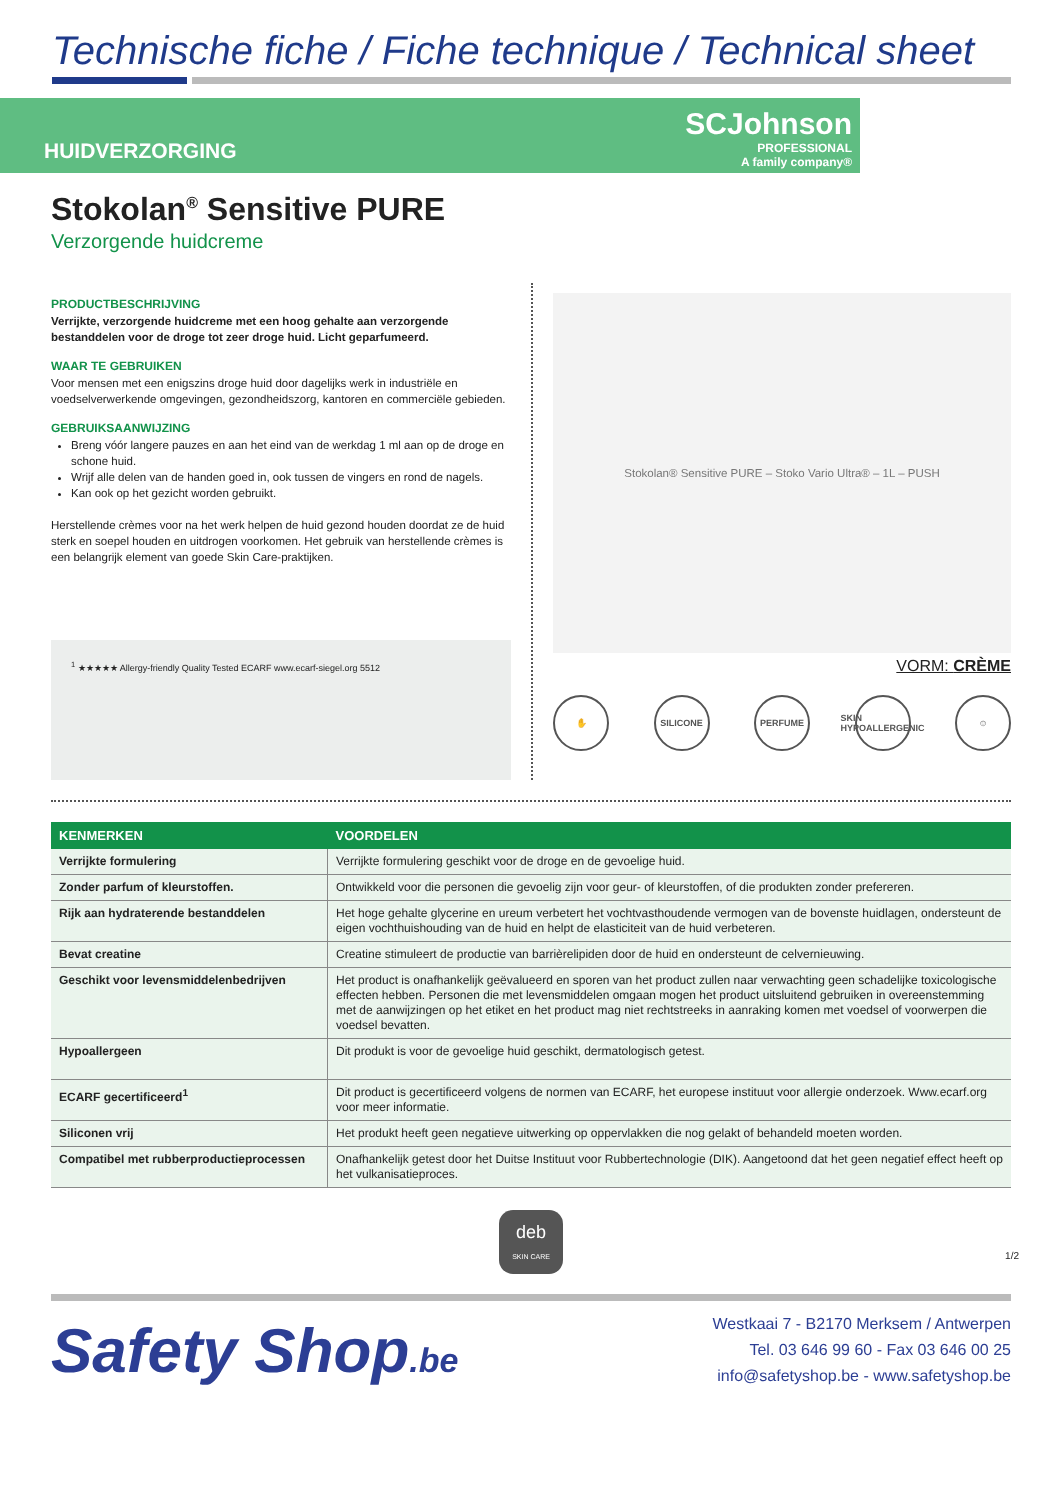Technische fiche / Fiche technique / Technical sheet
HUIDVERZORGING
SCJohnson
PROFESSIONAL
A family company®
Stokolan<sup>®</sup> Sensitive PURE
Verzorgende huidcreme
PRODUCTBESCHRIJVING
Verrijkte, verzorgende huidcreme met een hoog gehalte aan verzorgende bestanddelen voor de droge tot zeer droge huid. Licht geparfumeerd.
WAAR TE GEBRUIKEN
Voor mensen met een enigszins droge huid door dagelijks werk in industriële en voedselverwerkende omgevingen, gezondheidszorg, kantoren en commerciële gebieden.
GEBRUIKSAANWIJZING
Breng vóór langere pauzes en aan het eind van de werkdag 1 ml aan op de droge en schone huid.
Wrijf alle delen van de handen goed in, ook tussen de vingers en rond de nagels.
Kan ook op het gezicht worden gebruikt.
Herstellende crèmes voor na het werk helpen de huid gezond houden doordat ze de huid sterk en soepel houden en uitdrogen voorkomen. Het gebruik van herstellende crèmes is een belangrijk element van goede Skin Care-praktijken.
<sup>1</sup> ★★★★★ Allergy-friendly Quality Tested ECARF www.ecarf-siegel.org 5512
Stokolan® Sensitive PURE – Stoko Vario Ultra® – 1L – PUSH
VORM: CRÈME
✋ SILICONE PERFUME SKIN HYPOALLERGENIC ☺
| KENMERKEN | VOORDELEN |
| --- | --- |
| Verrijkte formulering | Verrijkte formulering geschikt voor de droge en de gevoelige huid. |
| Zonder parfum of kleurstoffen. | Ontwikkeld voor die personen die gevoelig zijn voor geur- of kleurstoffen, of die produkten zonder prefereren. |
| Rijk aan hydraterende bestanddelen | Het hoge gehalte glycerine en ureum verbetert het vochtvasthoudende vermogen van de bovenste huidlagen, ondersteunt de eigen vochthuishouding van de huid en helpt de elasticiteit van de huid verbeteren. |
| Bevat creatine | Creatine stimuleert de productie van barrièrelipiden door de huid en ondersteunt de celvernieuwing. |
| Geschikt voor levensmiddelenbedrijven | Het product is onafhankelijk geëvalueerd en sporen van het product zullen naar verwachting geen schadelijke toxicologische effecten hebben. Personen die met levensmiddelen omgaan mogen het product uitsluitend gebruiken in overeenstemming met de aanwijzingen op het etiket en het product mag niet rechtstreeks in aanraking komen met voedsel of voorwerpen die voedsel bevatten. |
| Hypoallergeen | Dit produkt is voor de gevoelige huid geschikt, dermatologisch getest. |
| ECARF gecertificeerd<sup>1</sup> | Dit product is gecertificeerd volgens de normen van ECARF, het europese instituut voor allergie onderzoek. Www.ecarf.org voor meer informatie. |
| Siliconen vrij | Het produkt heeft geen negatieve uitwerking op oppervlakken die nog gelakt of behandeld moeten worden. |
| Compatibel met rubberproductieprocessen | Onafhankelijk getest door het Duitse Instituut voor Rubbertechnologie (DIK). Aangetoond dat het geen negatief effect heeft op het vulkanisatieproces. |
deb
SKIN CARE
1/2
Safety Shop.be
Westkaai 7 - B2170 Merksem / Antwerpen
Tel. 03 646 99 60 - Fax 03 646 00 25
info@safetyshop.be - www.safetyshop.be